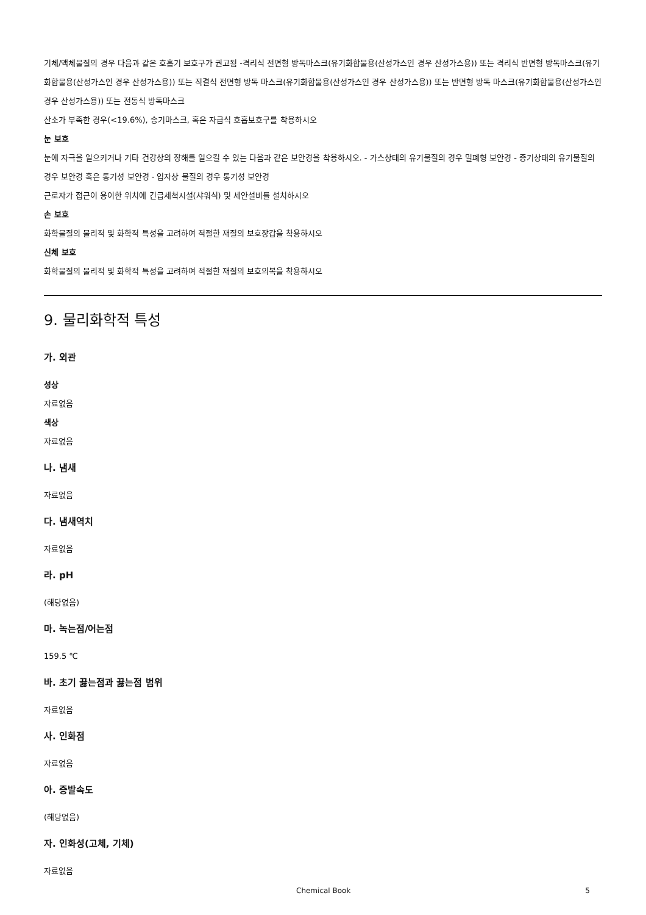기체/액체물질의 경우 다음과 같은 호흡기 보호구가 권고됨 -격리식 전면형 방독마스크(유기화합물용(산성가스인 경우 산성가스용)) 또는 격리식 반면형 방독마스크(유기화합물용(산성가스인 경우 산성가스용)) 또는 직결식 전면형 방독 마스크(유기화합물용(산성가스인 경우 산성가스용)) 또는 반면형 방독 마스크(유기화합물용(산성가스인 경우 산성가스용)) 또는 전동식 방독마스크
산소가 부족한 경우(<19.6%), 송기마스크, 혹은 자급식 호흡보호구를 착용하시오
눈 보호
눈에 자극을 일으키거나 기타 건강상의 장해를 일으킬 수 있는 다음과 같은 보안경을 착용하시오. - 가스상태의 유기물질의 경우 밀폐형 보안경 - 증기상태의 유기물질의 경우 보안경 혹은 통기성 보안경 - 입자상 물질의 경우 통기성 보안경
근로자가 접근이 용이한 위치에 긴급세척시설(샤워식) 및 세안설비를 설치하시오
손 보호
화학물질의 물리적 및 화학적 특성을 고려하여 적절한 재질의 보호장갑을 착용하시오
신체 보호
화학물질의 물리적 및 화학적 특성을 고려하여 적절한 재질의 보호의복을 착용하시오
9. 물리화학적 특성
가. 외관
성상
자료없음
색상
자료없음
나. 냄새
자료없음
다. 냄새역치
자료없음
라. pH
(해당없음)
마. 녹는점/어는점
159.5 ℃
바. 초기 끓는점과 끓는점 범위
자료없음
사. 인화점
자료없음
아. 증발속도
(해당없음)
자. 인화성(고체, 기체)
자료없음
Chemical Book 5